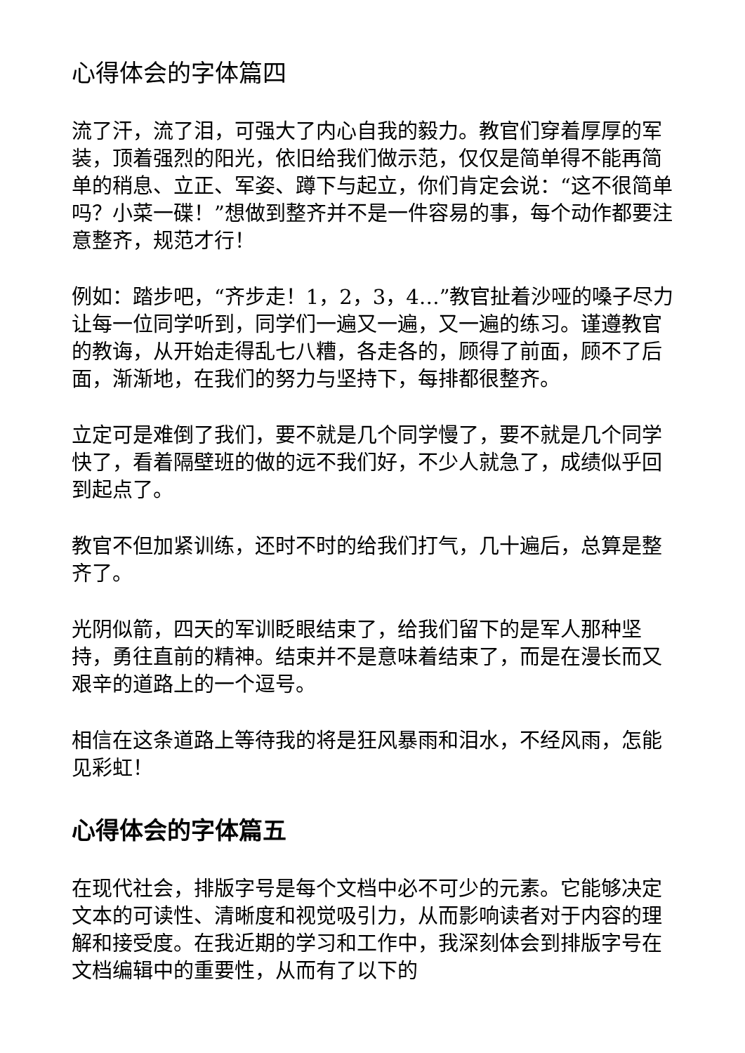心得体会的字体篇四
流了汗，流了泪，可强大了内心自我的毅力。教官们穿着厚厚的军装，顶着强烈的阳光，依旧给我们做示范，仅仅是简单得不能再简单的稍息、立正、军姿、蹲下与起立，你们肯定会说：“这不很简单吗？小菜一碟！”想做到整齐并不是一件容易的事，每个动作都要注意整齐，规范才行！
例如：踏步吧，“齐步走！1，2，3，4…”教官扯着沙哑的嗓子尽力让每一位同学听到，同学们一遍又一遍，又一遍的练习。谨遵教官的教诲，从开始走得乱七八糟，各走各的，顾得了前面，顾不了后面，渐渐地，在我们的努力与坚持下，每排都很整齐。
立定可是难倒了我们，要不就是几个同学慢了，要不就是几个同学快了，看着隔壁班的做的远不我们好，不少人就急了，成绩似乎回到起点了。
教官不但加紧训练，还时不时的给我们打气，几十遍后，总算是整齐了。
光阴似箭，四天的军训眨眼结束了，给我们留下的是军人那种坚持，勇往直前的精神。结束并不是意味着结束了，而是在漫长而又艰辛的道路上的一个逗号。
相信在这条道路上等待我的将是狂风暴雨和泪水，不经风雨，怎能见彩虹！
心得体会的字体篇五
在现代社会，排版字号是每个文档中必不可少的元素。它能够决定文本的可读性、清晰度和视觉吸引力，从而影响读者对于内容的理解和接受度。在我近期的学习和工作中，我深刻体会到排版字号在文档编辑中的重要性，从而有了以下的